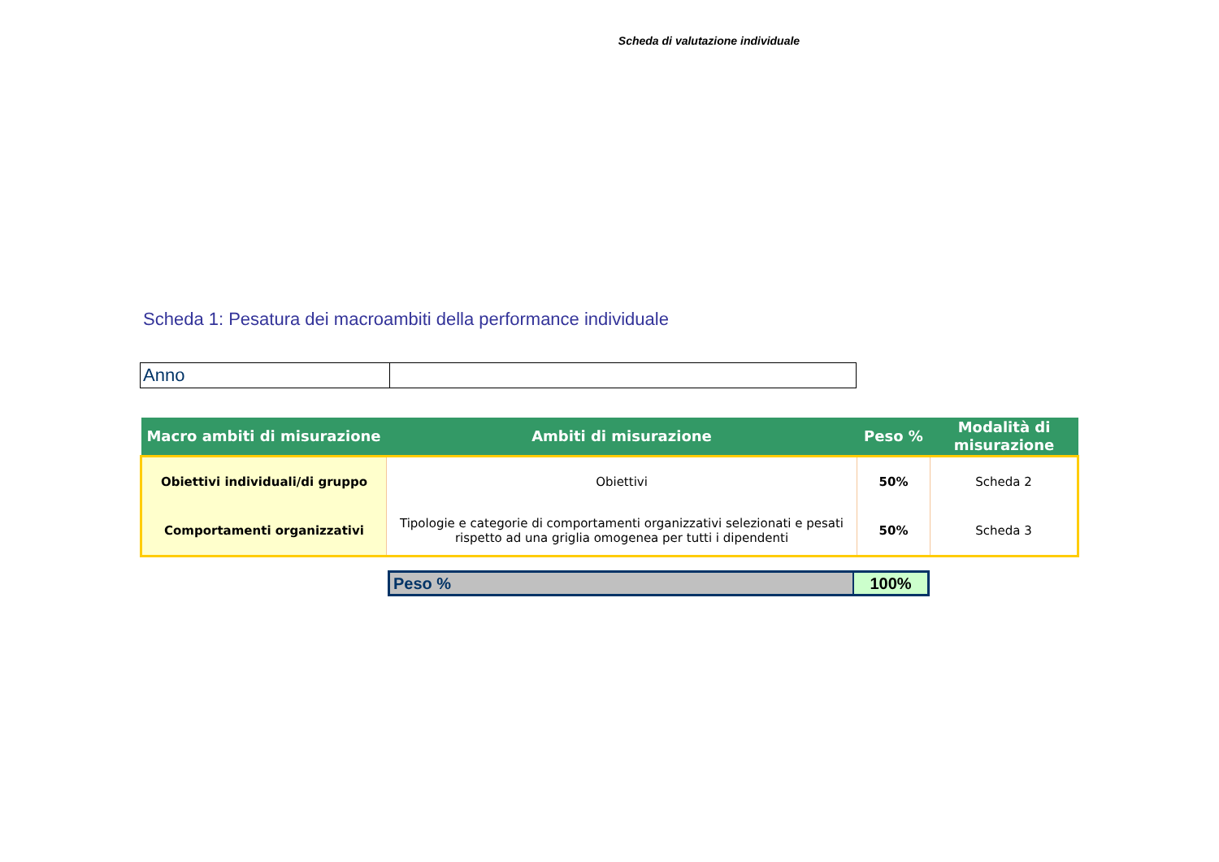Scheda di valutazione individuale
Scheda 1: Pesatura dei macroambiti della performance individuale
| Anno | |
| Macro ambiti di misurazione | Ambiti di misurazione | Peso % | Modalità di misurazione |
| --- | --- | --- | --- |
| Obiettivi individuali/di gruppo | Obiettivi | 50% | Scheda 2 |
| Comportamenti organizzativi | Tipologie e categorie di comportamenti organizzativi selezionati e pesati rispetto ad una griglia omogenea per tutti i dipendenti | 50% | Scheda 3 |
| Peso % | 100% |